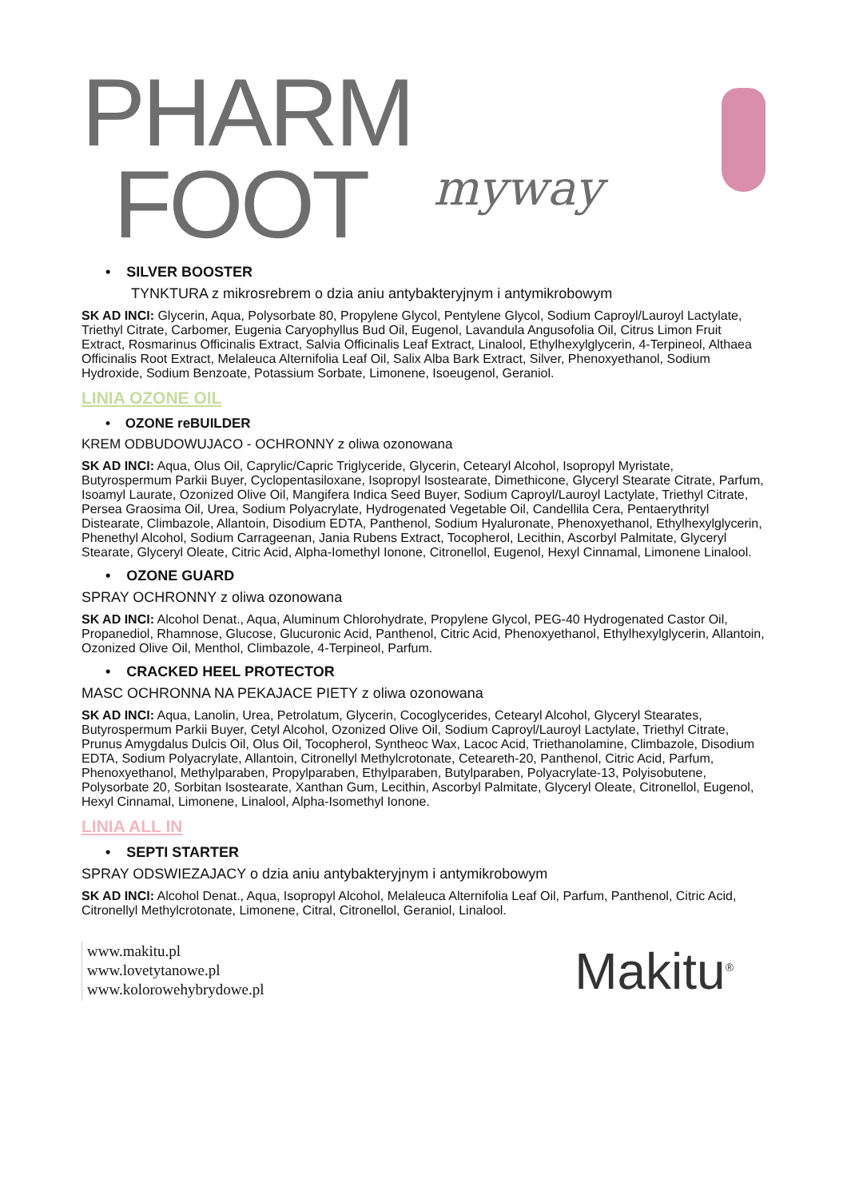PHARM
FOOT myway
• SILVER BOOSTER
TYNKTURA z mikrosrebrem o dzia aniu antybakteryjnym i antymikrobowym
SK AD INCI: Glycerin, Aqua, Polysorbate 80, Propylene Glycol, Pentylene Glycol, Sodium Caproyl/Lauroyl Lactylate, Triethyl Citrate, Carbomer, Eugenia Caryophyllus Bud Oil, Eugenol, Lavandula Angusofolia Oil, Citrus Limon Fruit Extract, Rosmarinus Officinalis Extract, Salvia Officinalis Leaf Extract, Linalool, Ethylhexylglycerin, 4-Terpineol, Althaea Officinalis Root Extract, Melaleuca Alternifolia Leaf Oil, Salix Alba Bark Extract, Silver, Phenoxyethanol, Sodium Hydroxide, Sodium Benzoate, Potassium Sorbate, Limonene, Isoeugenol, Geraniol.
LINIA OZONE OIL
• OZONE reBUILDER
KREM ODBUDOWUJACO - OCHRONNY z oliwa ozonowana
SK AD INCI: Aqua, Olus Oil, Caprylic/Capric Triglyceride, Glycerin, Cetearyl Alcohol, Isopropyl Myristate, Butyrospermum Parkii Buyer, Cyclopentasiloxane, Isopropyl Isostearate, Dimethicone, Glyceryl Stearate Citrate, Parfum, Isoamyl Laurate, Ozonized Olive Oil, Mangifera Indica Seed Buyer, Sodium Caproyl/Lauroyl Lactylate, Triethyl Citrate, Persea Graosima Oil, Urea, Sodium Polyacrylate, Hydrogenated Vegetable Oil, Candellila Cera, Pentaerythrityl Distearate, Climbazole, Allantoin, Disodium EDTA, Panthenol, Sodium Hyaluronate, Phenoxyethanol, Ethylhexylglycerin, Phenethyl Alcohol, Sodium Carrageenan, Jania Rubens Extract, Tocopherol, Lecithin, Ascorbyl Palmitate, Glyceryl Stearate, Glyceryl Oleate, Citric Acid, Alpha-Iomethyl Ionone, Citronellol, Eugenol, Hexyl Cinnamal, Limonene Linalool.
• OZONE GUARD
SPRAY OCHRONNY z oliwa ozonowana
SK AD INCI: Alcohol Denat., Aqua, Aluminum Chlorohydrate, Propylene Glycol, PEG-40 Hydrogenated Castor Oil, Propanediol, Rhamnose, Glucose, Glucuronic Acid, Panthenol, Citric Acid, Phenoxyethanol, Ethylhexylglycerin, Allantoin, Ozonized Olive Oil, Menthol, Climbazole, 4-Terpineol, Parfum.
• CRACKED HEEL PROTECTOR
MASC OCHRONNA NA PEKAJACE PIETY z oliwa ozonowana
SK AD INCI: Aqua, Lanolin, Urea, Petrolatum, Glycerin, Cocoglycerides, Cetearyl Alcohol, Glyceryl Stearates, Butyrospermum Parkii Buyer, Cetyl Alcohol, Ozonized Olive Oil, Sodium Caproyl/Lauroyl Lactylate, Triethyl Citrate, Prunus Amygdalus Dulcis Oil, Olus Oil, Tocopherol, Syntheoc Wax, Lacoc Acid, Triethanolamine, Climbazole, Disodium EDTA, Sodium Polyacrylate, Allantoin, Citronellyl Methylcrotonate, Ceteareth-20, Panthenol, Citric Acid, Parfum, Phenoxyethanol, Methylparaben, Propylparaben, Ethylparaben, Butylparaben, Polyacrylate-13, Polyisobutene, Polysorbate 20, Sorbitan Isostearate, Xanthan Gum, Lecithin, Ascorbyl Palmitate, Glyceryl Oleate, Citronellol, Eugenol, Hexyl Cinnamal, Limonene, Linalool, Alpha-Isomethyl Ionone.
LINIA ALL IN
• SEPTI STARTER
SPRAY ODSWIEZAJACY o dzia aniu antybakteryjnym i antymikrobowym
SK AD INCI: Alcohol Denat., Aqua, Isopropyl Alcohol, Melaleuca Alternifolia Leaf Oil, Parfum, Panthenol, Citric Acid, Citronellyl Methylcrotonate, Limonene, Citral, Citronellol, Geraniol, Linalool.
www.makitu.pl
www.lovetytanowe.pl
www.kolorowehybrydowe.pl
Makitu<sup>®</sup>